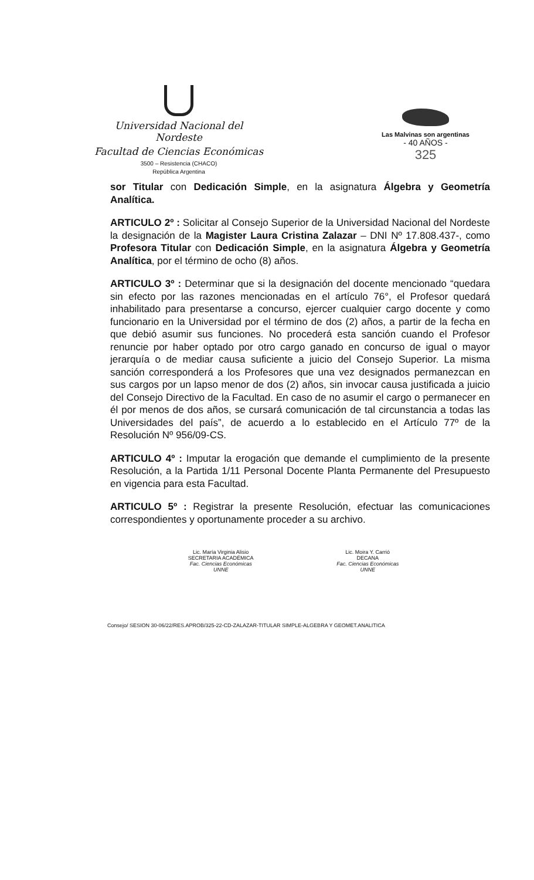Universidad Nacional del Nordeste
Facultad de Ciencias Económicas
3500 – Resistencia (CHACO)
República Argentina
Las Malvinas son argentinas
- 40 AÑOS -
325
sor Titular con Dedicación Simple, en la asignatura Álgebra y Geometría Analítica.
ARTICULO 2º : Solicitar al Consejo Superior de la Universidad Nacional del Nordeste la designación de la Magister Laura Cristina Zalazar – DNI Nº 17.808.437-, como Profesora Titular con Dedicación Simple, en la asignatura Álgebra y Geometría Analítica, por el término de ocho (8) años.
ARTICULO 3º : Determinar que si la designación del docente mencionado “quedara sin efecto por las razones mencionadas en el artículo 76°, el Profesor quedará inhabilitado para presentarse a concurso, ejercer cualquier cargo docente y como funcionario en la Universidad por el término de dos (2) años, a partir de la fecha en que debió asumir sus funciones. No procederá esta sanción cuando el Profesor renuncie por haber optado por otro cargo ganado en concurso de igual o mayor jerarquía o de mediar causa suficiente a juicio del Consejo Superior. La misma sanción corresponderá a los Profesores que una vez designados permanezcan en sus cargos por un lapso menor de dos (2) años, sin invocar causa justificada a juicio del Consejo Directivo de la Facultad. En caso de no asumir el cargo o permanecer en él por menos de dos años, se cursará comunicación de tal circunstancia a todas las Universidades del país”, de acuerdo a lo establecido en el Artículo 77º de la Resolución Nº 956/09-CS.
ARTICULO 4º : Imputar la erogación que demande el cumplimiento de la presente Resolución, a la Partida 1/11 Personal Docente Planta Permanente del Presupuesto en vigencia para esta Facultad.
ARTICULO 5º : Registrar la presente Resolución, efectuar las comunicaciones correspondientes y oportunamente proceder a su archivo.
Lic. María Virginia Alisio
SECRETARIA ACADÉMICA
Fac. Ciencias Económicas
UNNE
Lic. Moira Y. Carrió
DECANA
Fac. Ciencias Económicas
UNNE
Consejo/ SESION 30-06/22/RES.APROB/325-22-CD-ZALAZAR-TITULAR SIMPLE-ALGEBRA Y GEOMET.ANALITICA